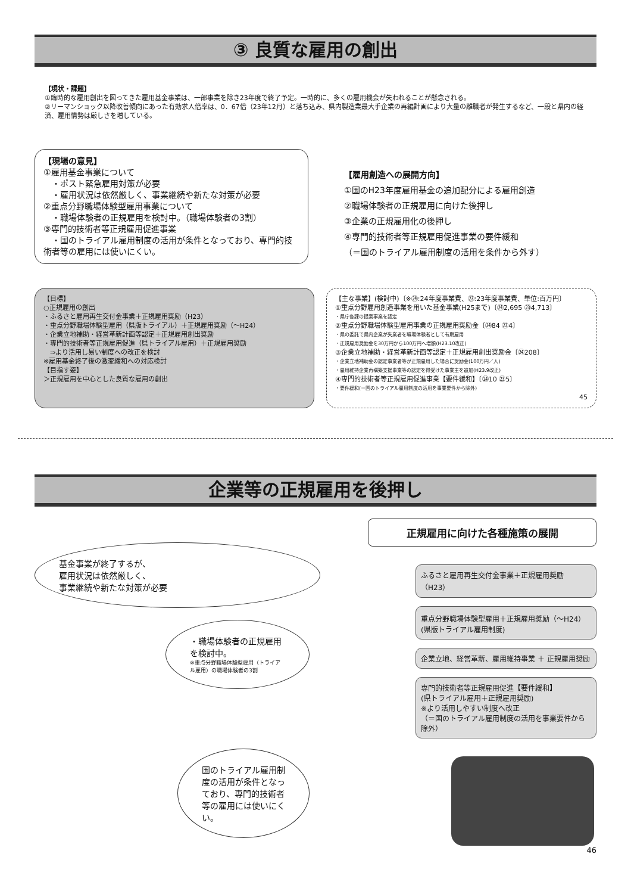③ 良質な雇用の創出
【現状・課題】
①臨時的な雇用創出を図ってきた雇用基金事業は、一部事業を除き23年度で終了予定。一時的に、多くの雇用機会が失われることが懸念される。
②リーマンショック以降改善傾向にあった有効求人倍率は、0．67倍（23年12月）と落ち込み、県内製造業最大手企業の再編計画により大量の離職者が発生するなど、一段と県内の経済、雇用情勢は厳しさを増している。
【現場の意見】
①雇用基金事業について
　・ポスト緊急雇用対策が必要
　・雇用状況は依然厳しく、事業継続や新たな対策が必要
②重点分野職場体験型雇用事業について
　・職場体験者の正規雇用を検討中。（職場体験者の3割）
③専門的技術者等正規雇用促進事業
　・国のトライアル雇用制度の活用が条件となっており、専門的技術者等の雇用には使いにくい。
【雇用創造への展開方向】
①国のH23年度雇用基金の追加配分による雇用創造
②職場体験者の正規雇用に向けた後押し
③企業の正規雇用化の後押し
④専門的技術者等正規雇用促進事業の要件緩和
（＝国のトライアル雇用制度の活用を条件から外す）
【目標】
○正規雇用の創出
・ふるさと雇用再生交付金事業＋正規雇用奨励（H23）
・重点分野職場体験型雇用（県版トライアル）＋正規雇用奨励（～H24）
・企業立地補助・経営革新計画等認定＋正規雇用創出奨励
・専門的技術者等正規雇用促進（県トライアル雇用）＋正規雇用奨励
　⇒より活用し易い制度への改正を検討
※雇用基金終了後の激変緩和への対応検討
【目指す姿】
＞正規雇用を中心とした良質な雇用の創出
【主な事業】(検討中)〔※㉔:24年度事業費、㉓:23年度事業費、単位:百万円〕
①重点分野雇用創造事業を用いた基金事業(H25まで)〔㉔2,695 ㉓4,713〕
・県庁各課の提案事業を認定
②重点分野職場体験型雇用事業の正規雇用奨励金〔㉔84 ㉓4〕
・県の委託で県内企業が失業者を職場体験者として有期雇用
・正規雇用奨励金を30万円から100万円へ増額(H23.10改正)
③企業立地補助・経営革新計画等認定＋正規雇用創出奨励金〔㉔208〕
・企業立地補助金の認定事業者等が正規雇用した場合に奨励金(100万円／人)
・雇用維持企業再構築支援事業等の認定を得受けた事業主を追加(H23.9改正)
④専門的技術者等正規雇用促進事業【要件緩和】〔㉔10 ㉓5〕
・要件緩和(＝国のトライアル雇用制度の活用を事業要件から除外)
45
企業等の正規雇用を後押し
基金事業が終了するが、
雇用状況は依然厳しく、
事業継続や新たな対策が必要
・職場体験者の正規雇用を検討中。
※重点分野職場体験型雇用（トライアル雇用）の職場体験者の3割
国のトライアル雇用制度の活用が条件となっており、専門的技術者等の雇用には使いにくい。
正規雇用に向けた各種施策の展開
ふるさと雇用再生交付金事業＋正規雇用奨励（H23）
重点分野職場体験型雇用＋正規雇用奨励（～H24）
(県版トライアル雇用制度)
企業立地、経営革新、雇用維持事業 ＋ 正規雇用奨励
専門的技術者等正規雇用促進【要件緩和】
(県トライアル雇用＋正規雇用奨励)
※より活用しやすい制度へ改正
（＝国のトライアル雇用制度の活用を事業要件から除外）
46